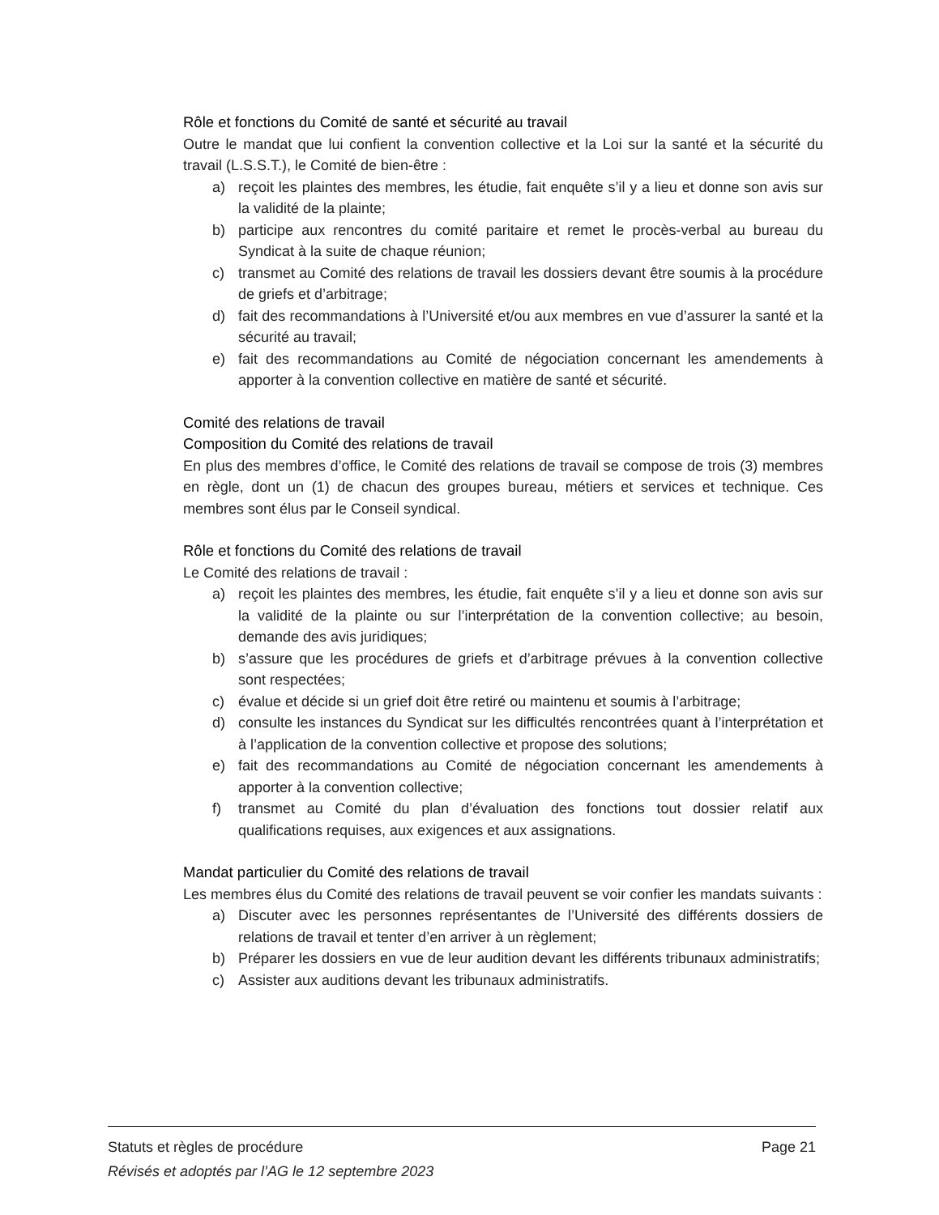Rôle et fonctions du Comité de santé et sécurité au travail
Outre le mandat que lui confient la convention collective et la Loi sur la santé et la sécurité du travail (L.S.S.T.), le Comité de bien-être :
a) reçoit les plaintes des membres, les étudie, fait enquête s’il y a lieu et donne son avis sur la validité de la plainte;
b) participe aux rencontres du comité paritaire et remet le procès-verbal au bureau du Syndicat à la suite de chaque réunion;
c) transmet au Comité des relations de travail les dossiers devant être soumis à la procédure de griefs et d’arbitrage;
d) fait des recommandations à l’Université et/ou aux membres en vue d’assurer la santé et la sécurité au travail;
e) fait des recommandations au Comité de négociation concernant les amendements à apporter à la convention collective en matière de santé et sécurité.
Comité des relations de travail
Composition du Comité des relations de travail
En plus des membres d’office, le Comité des relations de travail se compose de trois (3) membres en règle, dont un (1) de chacun des groupes bureau, métiers et services et technique. Ces membres sont élus par le Conseil syndical.
Rôle et fonctions du Comité des relations de travail
Le Comité des relations de travail :
a) reçoit les plaintes des membres, les étudie, fait enquête s’il y a lieu et donne son avis sur la validité de la plainte ou sur l’interprétation de la convention collective; au besoin, demande des avis juridiques;
b) s’assure que les procédures de griefs et d’arbitrage prévues à la convention collective sont respectées;
c) évalue et décide si un grief doit être retiré ou maintenu et soumis à l’arbitrage;
d) consulte les instances du Syndicat sur les difficultés rencontrées quant à l’interprétation et à l’application de la convention collective et propose des solutions;
e) fait des recommandations au Comité de négociation concernant les amendements à apporter à la convention collective;
f) transmet au Comité du plan d’évaluation des fonctions tout dossier relatif aux qualifications requises, aux exigences et aux assignations.
Mandat particulier du Comité des relations de travail
Les membres élus du Comité des relations de travail peuvent se voir confier les mandats suivants :
a) Discuter avec les personnes représentantes de l’Université des différents dossiers de relations de travail et tenter d’en arriver à un règlement;
b) Préparer les dossiers en vue de leur audition devant les différents tribunaux administratifs;
c) Assister aux auditions devant les tribunaux administratifs.
Statuts et règles de procédure Page 21
Révisés et adoptés par l’AG le 12 septembre 2023